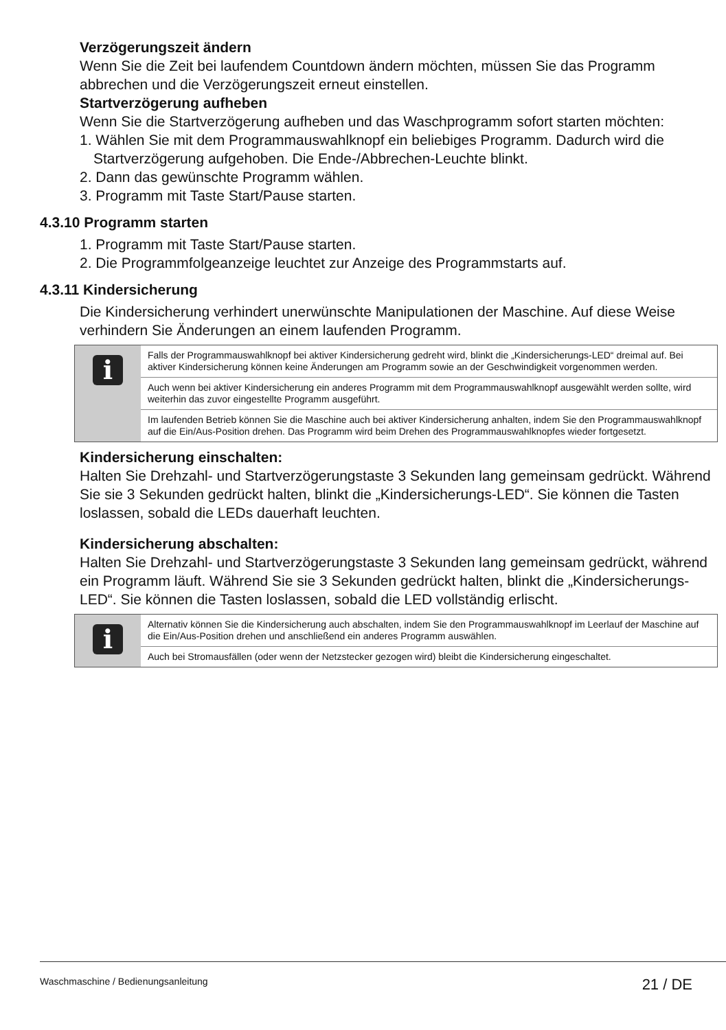Verzögerungszeit ändern
Wenn Sie die Zeit bei laufendem Countdown ändern möchten, müssen Sie das Programm abbrechen und die Verzögerungszeit erneut einstellen.
Startverzögerung aufheben
Wenn Sie die Startverzögerung aufheben und das Waschprogramm sofort starten möchten:
1. Wählen Sie mit dem Programmauswahlknopf ein beliebiges Programm. Dadurch wird die Startverzögerung aufgehoben. Die Ende-/Abbrechen-Leuchte blinkt.
2. Dann das gewünschte Programm wählen.
3. Programm mit Taste Start/Pause starten.
4.3.10 Programm starten
1. Programm mit Taste Start/Pause starten.
2. Die Programmfolgeanzeige leuchtet zur Anzeige des Programmstarts auf.
4.3.11 Kindersicherung
Die Kindersicherung verhindert unerwünschte Manipulationen der Maschine. Auf diese Weise verhindern Sie Änderungen an einem laufenden Programm.
i
Falls der Programmauswahlknopf bei aktiver Kindersicherung gedreht wird, blinkt die „Kindersicherungs-LED“ dreimal auf. Bei aktiver Kindersicherung können keine Änderungen am Programm sowie an der Geschwindigkeit vorgenommen werden.
Auch wenn bei aktiver Kindersicherung ein anderes Programm mit dem Programmauswahlknopf ausgewählt werden sollte, wird weiterhin das zuvor eingestellte Programm ausgeführt.
Im laufenden Betrieb können Sie die Maschine auch bei aktiver Kindersicherung anhalten, indem Sie den Programmauswahlknopf auf die Ein/Aus-Position drehen. Das Programm wird beim Drehen des Programmauswahlknopfes wieder fortgesetzt.
Kindersicherung einschalten:
Halten Sie Drehzahl- und Startverzögerungstaste 3 Sekunden lang gemeinsam gedrückt. Während Sie sie 3 Sekunden gedrückt halten, blinkt die „Kindersicherungs-LED“. Sie können die Tasten loslassen, sobald die LEDs dauerhaft leuchten.
Kindersicherung abschalten:
Halten Sie Drehzahl- und Startverzögerungstaste 3 Sekunden lang gemeinsam gedrückt, während ein Programm läuft. Während Sie sie 3 Sekunden gedrückt halten, blinkt die „Kindersicherungs-LED“. Sie können die Tasten loslassen, sobald die LED vollständig erlischt.
i
Alternativ können Sie die Kindersicherung auch abschalten, indem Sie den Programmauswahlknopf im Leerlauf der Maschine auf die Ein/Aus-Position drehen und anschließend ein anderes Programm auswählen.
Auch bei Stromausfällen (oder wenn der Netzstecker gezogen wird) bleibt die Kindersicherung eingeschaltet.
Waschmaschine / Bedienungsanleitung 21 / DE